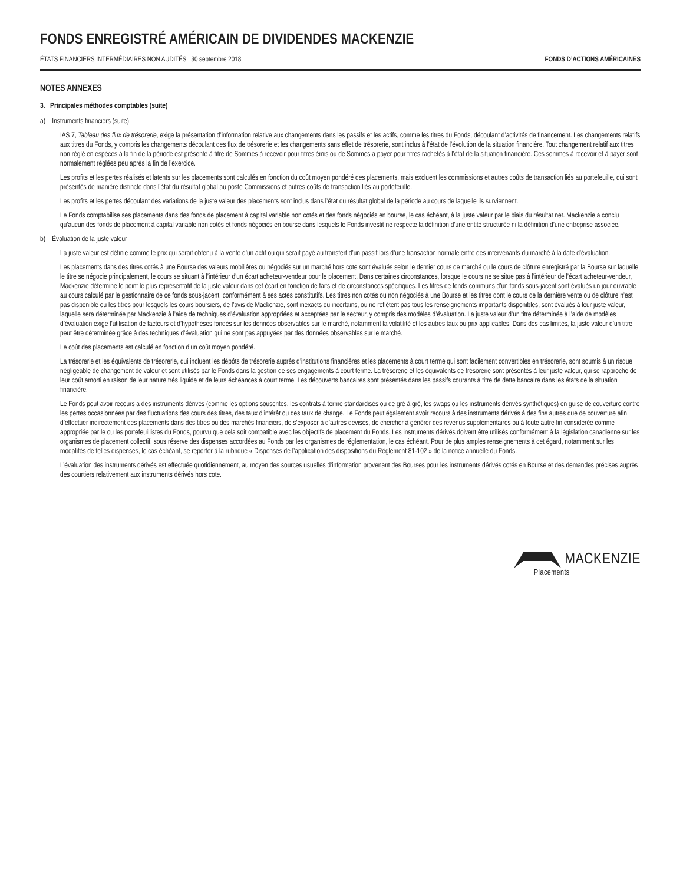FONDS ENREGISTRÉ AMÉRICAIN DE DIVIDENDES MACKENZIE
ÉTATS FINANCIERS INTERMÉDIAIRES NON AUDITÉS | 30 septembre 2018 FONDS D’ACTIONS AMÉRICAINES
NOTES ANNEXES
3. Principales méthodes comptables (suite)
a) Instruments financiers (suite)
IAS 7, Tableau des flux de trésorerie, exige la présentation d’information relative aux changements dans les passifs et les actifs, comme les titres du Fonds, découlant d’activités de financement. Les changements relatifs aux titres du Fonds, y compris les changements découlant des flux de trésorerie et les changements sans effet de trésorerie, sont inclus à l’état de l’évolution de la situation financière. Tout changement relatif aux titres non réglé en espèces à la fin de la période est présenté à titre de Sommes à recevoir pour titres émis ou de Sommes à payer pour titres rachetés à l’état de la situation financière. Ces sommes à recevoir et à payer sont normalement réglées peu après la fin de l’exercice.
Les profits et les pertes réalisés et latents sur les placements sont calculés en fonction du coût moyen pondéré des placements, mais excluent les commissions et autres coûts de transaction liés au portefeuille, qui sont présentés de manière distincte dans l’état du résultat global au poste Commissions et autres coûts de transaction liés au portefeuille.
Les profits et les pertes découlant des variations de la juste valeur des placements sont inclus dans l’état du résultat global de la période au cours de laquelle ils surviennent.
Le Fonds comptabilise ses placements dans des fonds de placement à capital variable non cotés et des fonds négociés en bourse, le cas échéant, à la juste valeur par le biais du résultat net. Mackenzie a conclu qu’aucun des fonds de placement à capital variable non cotés et fonds négociés en bourse dans lesquels le Fonds investit ne respecte la définition d’une entité structurée ni la définition d’une entreprise associée.
b) Évaluation de la juste valeur
La juste valeur est définie comme le prix qui serait obtenu à la vente d’un actif ou qui serait payé au transfert d’un passif lors d’une transaction normale entre des intervenants du marché à la date d’évaluation.
Les placements dans des titres cotés à une Bourse des valeurs mobilières ou négociés sur un marché hors cote sont évalués selon le dernier cours de marché ou le cours de clôture enregistré par la Bourse sur laquelle le titre se négocie principalement, le cours se situant à l’intérieur d’un écart acheteur-vendeur pour le placement. Dans certaines circonstances, lorsque le cours ne se situe pas à l’intérieur de l’écart acheteur-vendeur, Mackenzie détermine le point le plus représentatif de la juste valeur dans cet écart en fonction de faits et de circonstances spécifiques. Les titres de fonds communs d’un fonds sous-jacent sont évalués un jour ouvrable au cours calculé par le gestionnaire de ce fonds sous-jacent, conformément à ses actes constitutifs. Les titres non cotés ou non négociés à une Bourse et les titres dont le cours de la dernière vente ou de clôture n’est pas disponible ou les titres pour lesquels les cours boursiers, de l’avis de Mackenzie, sont inexacts ou incertains, ou ne reflètent pas tous les renseignements importants disponibles, sont évalués à leur juste valeur, laquelle sera déterminée par Mackenzie à l’aide de techniques d’évaluation appropriées et acceptées par le secteur, y compris des modèles d’évaluation. La juste valeur d’un titre déterminée à l’aide de modèles d’évaluation exige l’utilisation de facteurs et d’hypothèses fondés sur les données observables sur le marché, notamment la volatilité et les autres taux ou prix applicables. Dans des cas limités, la juste valeur d’un titre peut être déterminée grâce à des techniques d’évaluation qui ne sont pas appuyées par des données observables sur le marché.
Le coût des placements est calculé en fonction d’un coût moyen pondéré.
La trésorerie et les équivalents de trésorerie, qui incluent les dépôts de trésorerie auprès d’institutions financières et les placements à court terme qui sont facilement convertibles en trésorerie, sont soumis à un risque négligeable de changement de valeur et sont utilisés par le Fonds dans la gestion de ses engagements à court terme. La trésorerie et les équivalents de trésorerie sont présentés à leur juste valeur, qui se rapproche de leur coût amorti en raison de leur nature très liquide et de leurs échéances à court terme. Les découverts bancaires sont présentés dans les passifs courants à titre de dette bancaire dans les états de la situation financière.
Le Fonds peut avoir recours à des instruments dérivés (comme les options souscrites, les contrats à terme standardisés ou de gré à gré, les swaps ou les instruments dérivés synthétiques) en guise de couverture contre les pertes occasionnées par des fluctuations des cours des titres, des taux d’intérêt ou des taux de change. Le Fonds peut également avoir recours à des instruments dérivés à des fins autres que de couverture afin d’effectuer indirectement des placements dans des titres ou des marchés financiers, de s’exposer à d’autres devises, de chercher à générer des revenus supplémentaires ou à toute autre fin considérée comme appropriée par le ou les portefeuillistes du Fonds, pourvu que cela soit compatible avec les objectifs de placement du Fonds. Les instruments dérivés doivent être utilisés conformément à la législation canadienne sur les organismes de placement collectif, sous réserve des dispenses accordées au Fonds par les organismes de réglementation, le cas échéant. Pour de plus amples renseignements à cet égard, notamment sur les modalités de telles dispenses, le cas échéant, se reporter à la rubrique « Dispenses de l’application des dispositions du Règlement 81-102 » de la notice annuelle du Fonds.
L’évaluation des instruments dérivés est effectuée quotidiennement, au moyen des sources usuelles d’information provenant des Bourses pour les instruments dérivés cotés en Bourse et des demandes précises auprès des courtiers relativement aux instruments dérivés hors cote.
MACKENZIE
Placements